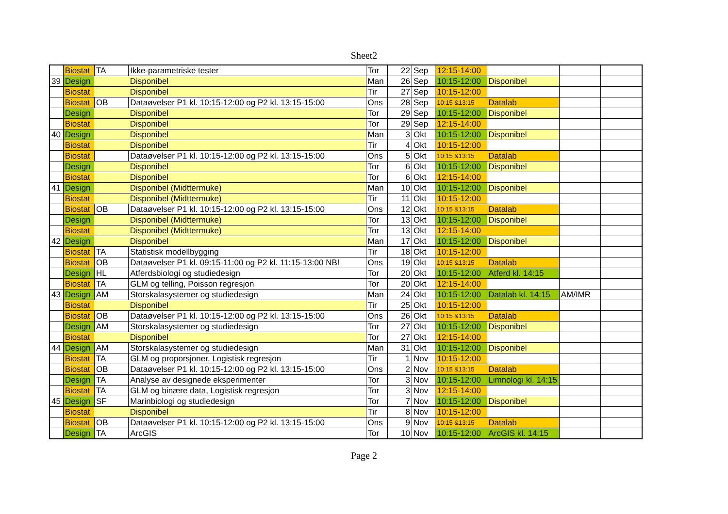Sheet2
| | Biostat | TA | Ikke-parametriske tester | Tor | 22 | Sep | 12:15-14:00 | | | |
| 39 | Design | | Disponibel | Man | 26 | Sep | 10:15-12:00 | Disponibel | | |
| | Biostat | | Disponibel | Tir | 27 | Sep | 10:15-12:00 | | | |
| | Biostat | OB | Dataøvelser P1 kl. 10:15-12:00 og P2 kl. 13:15-15:00 | Ons | 28 | Sep | 10:15 &13:15 | Datalab | | |
| | Design | | Disponibel | Tor | 29 | Sep | 10:15-12:00 | Disponibel | | |
| | Biostat | | Disponibel | Tor | 29 | Sep | 12:15-14:00 | | | |
| 40 | Design | | Disponibel | Man | 3 | Okt | 10:15-12:00 | Disponibel | | |
| | Biostat | | Disponibel | Tir | 4 | Okt | 10:15-12:00 | | | |
| | Biostat | | Dataøvelser P1 kl. 10:15-12:00 og P2 kl. 13:15-15:00 | Ons | 5 | Okt | 10:15 &13:15 | Datalab | | |
| | Design | | Disponibel | Tor | 6 | Okt | 10:15-12:00 | Disponibel | | |
| | Biostat | | Disponibel | Tor | 6 | Okt | 12:15-14:00 | | | |
| 41 | Design | | Disponibel (Midttermuke) | Man | 10 | Okt | 10:15-12:00 | Disponibel | | |
| | Biostat | | Disponibel (Midttermuke) | Tir | 11 | Okt | 10:15-12:00 | | | |
| | Biostat | OB | Dataøvelser P1 kl. 10:15-12:00 og P2 kl. 13:15-15:00 | Ons | 12 | Okt | 10:15 &13:15 | Datalab | | |
| | Design | | Disponibel (Midttermuke) | Tor | 13 | Okt | 10:15-12:00 | Disponibel | | |
| | Biostat | | Disponibel (Midttermuke) | Tor | 13 | Okt | 12:15-14:00 | | | |
| 42 | Design | | Disponibel | Man | 17 | Okt | 10:15-12:00 | Disponibel | | |
| | Biostat | TA | Statistisk modellbygging | Tir | 18 | Okt | 10:15-12:00 | | | |
| | Biostat | OB | Dataøvelser P1 kl. 09:15-11:00 og P2 kl. 11:15-13:00 NB! | Ons | 19 | Okt | 10:15 &13:15 | Datalab | | |
| | Design | HL | Atferdsbiologi og studiedesign | Tor | 20 | Okt | 10:15-12:00 | Atferd kl. 14:15 | | |
| | Biostat | TA | GLM og telling, Poisson regresjon | Tor | 20 | Okt | 12:15-14:00 | | | |
| 43 | Design | AM | Storskalasystemer og studiedesign | Man | 24 | Okt | 10:15-12:00 | Datalab kl. 14:15 | AM/IMR | |
| | Biostat | | Disponibel | Tir | 25 | Okt | 10:15-12:00 | | | |
| | Biostat | OB | Dataøvelser P1 kl. 10:15-12:00 og P2 kl. 13:15-15:00 | Ons | 26 | Okt | 10:15 &13:15 | Datalab | | |
| | Design | AM | Storskalasystemer og studiedesign | Tor | 27 | Okt | 10:15-12:00 | Disponibel | | |
| | Biostat | | Disponibel | Tor | 27 | Okt | 12:15-14:00 | | | |
| 44 | Design | AM | Storskalasystemer og studiedesign | Man | 31 | Okt | 10:15-12:00 | Disponibel | | |
| | Biostat | TA | GLM og proporsjoner, Logistisk regresjon | Tir | 1 | Nov | 10:15-12:00 | | | |
| | Biostat | OB | Dataøvelser P1 kl. 10:15-12:00 og P2 kl. 13:15-15:00 | Ons | 2 | Nov | 10:15 &13:15 | Datalab | | |
| | Design | TA | Analyse av designede eksperimenter | Tor | 3 | Nov | 10:15-12:00 | Limnologi kl. 14:15 | | |
| | Biostat | TA | GLM og binære data, Logistisk regresjon | Tor | 3 | Nov | 12:15-14:00 | | | |
| 45 | Design | SF | Marinbiologi og studiedesign | Tor | 7 | Nov | 10:15-12:00 | Disponibel | | |
| | Biostat | | Disponibel | Tir | 8 | Nov | 10:15-12:00 | | | |
| | Biostat | OB | Dataøvelser P1 kl. 10:15-12:00 og P2 kl. 13:15-15:00 | Ons | 9 | Nov | 10:15 &13:15 | Datalab | | |
| | Design | TA | ArcGIS | Tor | 10 | Nov | 10:15-12:00 | ArcGIS kl. 14:15 | | |
Page 2